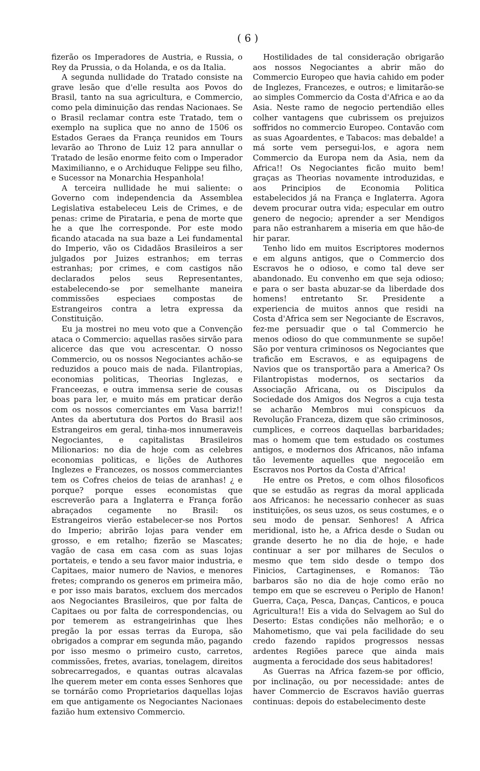( 6 )
fizerão os Imperadores de Austria, e Russia, o Rey da Prussia, o da Holanda, e os da Italia.
A segunda nullidade do Tratado consiste na grave lesão que d'elle resulta aos Povos do Brasil, tanto na sua agricultura, e Commercio, como pela diminuição das rendas Nacionaes. Se o Brasil reclamar contra este Tratado, tem o exemplo na suplica que no anno de 1506 os Estados Geraes da França reunidos em Tours levarão ao Throno de Luiz 12 para annullar o Tratado de lesão enorme feito com o Imperador Maximilianno, e o Archiduque Felippe seu filho, e Sucessor na Monarchia Hespanhola!
A terceira nullidade he mui saliente: o Governo com independencia da Assemblea Legislativa estabeleceu Leis de Crimes, e de penas: crime de Pirataria, e pena de morte que he a que lhe corresponde. Por este modo ficando atacada na sua baze a Lei fundamental do Imperio, vão os Cidadãos Brasileiros a ser julgados por Juizes estranhos; em terras estranhas; por crimes, e com castigos não declarados pelos seus Representantes, estabelecendo-se por semelhante maneira commissões especiaes compostas de Estrangeiros contra a letra expressa da Constituição.
Eu ja mostrei no meu voto que a Convenção ataca o Commercio: aquellas rasões sirvão para alicerce das que vou acrescentar. O nosso Commercio, ou os nossos Negociantes achão-se reduzidos a pouco mais de nada. Filantropias, economias politicas, Theorias Inglezas, e Franceezas, e outra immensa serie de cousas boas para ler, e muito más em praticar derão com os nossos comerciantes em Vasa barriz!! Antes da abertutura dos Portos do Brasil aos Estrangeiros em geral, tinha-mos innumeraveis Negociantes, e capitalistas Brasileiros Milionarios: no dia de hoje com as celebres economias politicas, e lições de Authores Inglezes e Francezes, os nossos commerciantes tem os Cofres cheios de teias de aranhas! ¿ e porque? porque esses economistas que escreverão para a Inglaterra e França forão abraçados cegamente no Brasil: os Estrangeiros vierão estabelecer-se nos Portos do Imperio; abrirão lojas para vender em grosso, e em retalho; fizerão se Mascates; vagão de casa em casa com as suas lojas portateis, e tendo a seu favor maior industria, e Capitaes, maior numero de Navios, e menores fretes; comprando os generos em primeira mão, e por isso mais baratos, excluem dos mercados aos Negociantes Brasileiros, que por falta de Capitaes ou por falta de correspondencias, ou por temerem as estrangeirinhas que lhes pregão la por essas terras da Europa, são obrigados a comprar em segunda mão, pagando por isso mesmo o primeiro custo, carretos, commissões, fretes, avarias, tonelagem, direitos sobrecarregados, e quantas outras alcavalas lhe querem meter em conta esses Senhores que se tornárão como Proprietarios daquellas lojas em que antigamente os Negociantes Nacionaes fazião hum extensivo Commercio.
Hostilidades de tal consideração obrigarão aos nossos Negociantes a abrir mão do Commercio Europeo que havia cahido em poder de Inglezes, Francezes, e outros; e limitarão-se ao simples Commercio da Costa d'Africa e ao da Asia. Neste ramo de negocio pertendião elles colher vantagens que cubrissem os prejuizos soffridos no commercio Europeo. Contavão com as suas Agoardentes, e Tabacos: mas debalde! a má sorte vem persegui-los, e agora nem Commercio da Europa nem da Asia, nem da Africa!! Os Negociantes ficão muito bem! graças as Theorias novamente introduzidas, e aos Principios de Economia Politica estabelecidos já na França e Inglaterra. Agora devem procurar outra vida; especular em outro genero de negocio; aprender a ser Mendigos para não estranharem a miseria em que hão-de hir parar.
Tenho lido em muitos Escriptores modernos e em alguns antigos, que o Commercio dos Escravos he o odioso, e como tal deve ser abandonado. Eu convenho em que seja odioso; e para o ser basta abuzar-se da liberdade dos homens! entretanto Sr. Presidente a experiencia de muitos annos que residi na Costa d'Africa sem ser Negociante de Escravos, fez-me persuadir que o tal Commercio he menos odioso do que communmente se supõe! São por ventura criminosos os Negociantes que traficão em Escravos, e as equipagens de Navios que os transportão para a America? Os Filantropistas modernos, os sectarios da Associação Africana, ou os Discipulos da Sociedade dos Amigos dos Negros a cuja testa se acharão Membros mui conspicuos da Revolução Franceza, dizem que são criminosos, cumplices, e correos daquellas barbaridades; mas o homem que tem estudado os costumes antigos, e modernos dos Africanos, não infama tão levemente aquelles que negoceião em Escravos nos Portos da Costa d'Africa!
He entre os Pretos, e com olhos filosoficos que se estudão as regras da moral applicada aos Africanos: he necessario conhecer as suas instituições, os seus uzos, os seus costumes, e o seu modo de pensar. Senhores! A Africa meridional, isto he, a Africa desde o Sudan ou grande deserto he no dia de hoje, e hade continuar a ser por milhares de Seculos o mesmo que tem sido desde o tempo dos Finicios, Cartaginenses, e Romanos: Tão barbaros são no dia de hoje como erão no tempo em que se escreveu o Periplo de Hanon! Guerra, Caça, Pesca, Danças, Canticos, e pouca Agricultura!! Eis a vida do Selvagem ao Sul do Deserto: Estas condições não melhorão; e o Mahometismo, que vai pela facilidade do seu credo fazendo rapidos progressos nessas ardentes Regiões parece que ainda mais augmenta a ferocidade dos seus habitadores!
As Guerras na Africa fazem-se por officio, por inclinação, ou por necessidade: antes de haver Commercio de Escravos havião guerras continuas: depois do estabelecimento deste